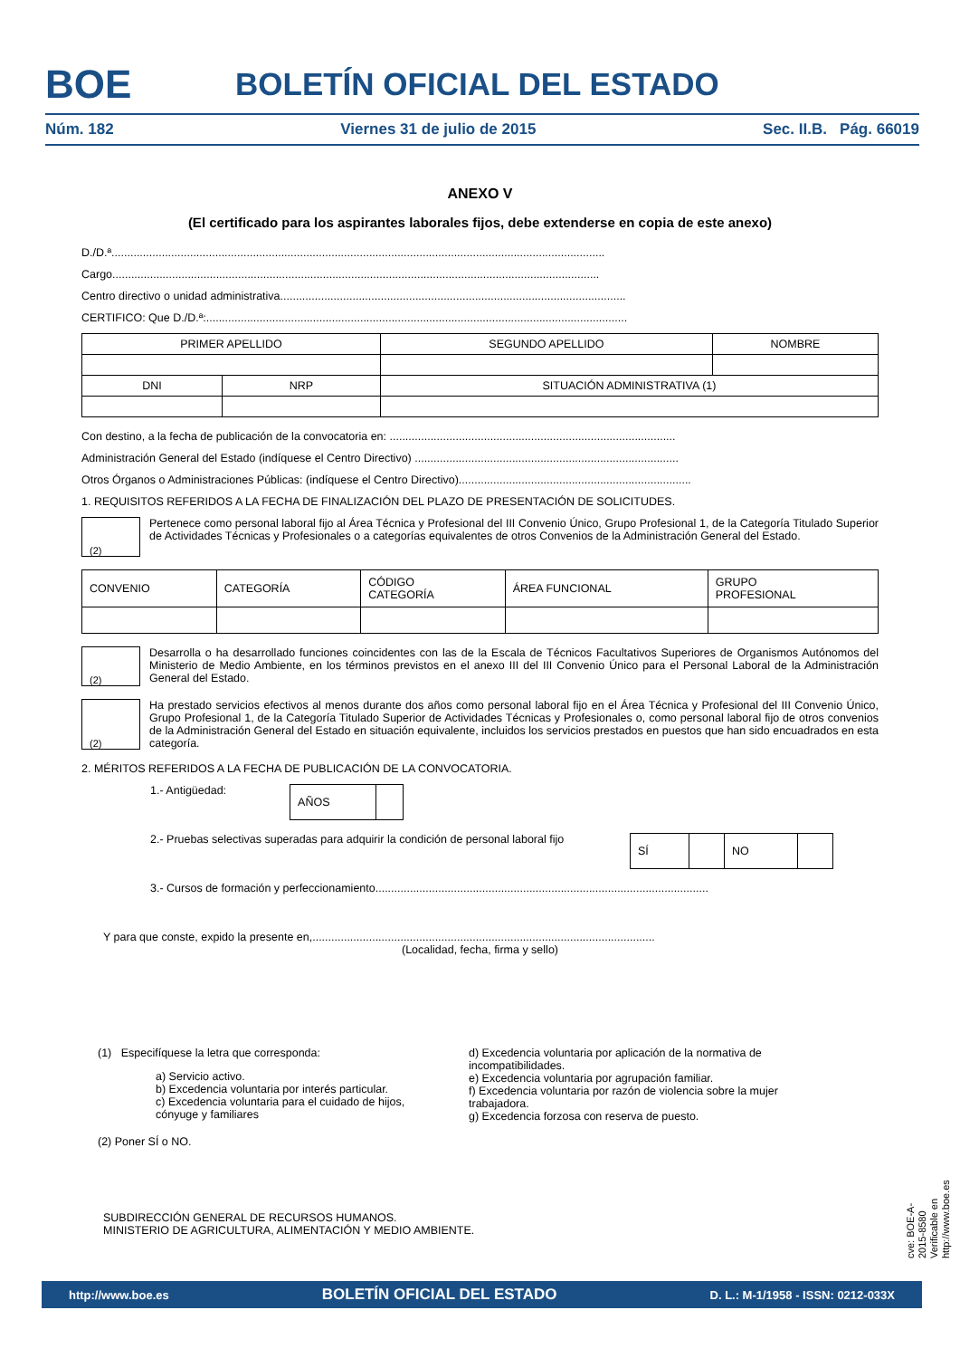BOE
BOLETÍN OFICIAL DEL ESTADO
Núm. 182 Viernes 31 de julio de 2015 Sec. II.B. Pág. 66019
ANEXO V
(El certificado para los aspirantes laborales fijos, debe extenderse en copia de este anexo)
D./D.ª.............................................................................................................................................................
Cargo...........................................................................................................................................................
Centro directivo o unidad administrativa..............................................................................................................
CERTIFICO: Que D./D.ª:......................................................................................................................................
| PRIMER APELLIDO | | SEGUNDO APELLIDO | NOMBRE |
| DNI | NRP | SITUACIÓN ADMINISTRATIVA (1) | |
Con destino, a la fecha de publicación de la convocatoria en: ...........................................................................................
Administración General del Estado (indíquese el Centro Directivo) ....................................................................................
Otros Órganos o Administraciones Públicas: (indíquese el Centro Directivo)..........................................................................
1. REQUISITOS REFERIDOS A LA FECHA DE FINALIZACIÓN DEL PLAZO DE PRESENTACIÓN DE SOLICITUDES.
(2) Pertenece como personal laboral fijo al Área Técnica y Profesional del III Convenio Único, Grupo Profesional 1, de la Categoría Titulado Superior de Actividades Técnicas y Profesionales o a categorías equivalentes de otros Convenios de la Administración General del Estado.
| CONVENIO | CATEGORÍA | CÓDIGO CATEGORÍA | ÁREA FUNCIONAL | GRUPO PROFESIONAL |
(2) Desarrolla o ha desarrollado funciones coincidentes con las de la Escala de Técnicos Facultativos Superiores de Organismos Autónomos del Ministerio de Medio Ambiente, en los términos previstos en el anexo III del III Convenio Único para el Personal Laboral de la Administración General del Estado.
(2) Ha prestado servicios efectivos al menos durante dos años como personal laboral fijo en el Área Técnica y Profesional del III Convenio Único, Grupo Profesional 1, de la Categoría Titulado Superior de Actividades Técnicas y Profesionales o, como personal laboral fijo de otros convenios de la Administración General del Estado en situación equivalente, incluidos los servicios prestados en puestos que han sido encuadrados en esta categoría.
2. MÉRITOS REFERIDOS A LA FECHA DE PUBLICACIÓN DE LA CONVOCATORIA.
1.- Antigüedad:
| AÑOS | |
2.- Pruebas selectivas superadas para adquirir la condición de personal laboral fijo
| SÍ | | NO | |
3.- Cursos de formación y perfeccionamiento..........................................................................................................
Y para que conste, expido la presente en,.............................................................................................................
(Localidad, fecha, firma y sello)
(1) Especifíquese la letra que corresponda:
a) Servicio activo.
b) Excedencia voluntaria por interés particular.
c) Excedencia voluntaria para el cuidado de hijos, cónyuge y familiares
d) Excedencia voluntaria por aplicación de la normativa de incompatibilidades.
e) Excedencia voluntaria por agrupación familiar.
f) Excedencia voluntaria por razón de violencia sobre la mujer trabajadora.
g) Excedencia forzosa con reserva de puesto.
(2) Poner SÍ o NO.
SUBDIRECCIÓN GENERAL DE RECURSOS HUMANOS.
MINISTERIO DE AGRICULTURA, ALIMENTACIÓN Y MEDIO AMBIENTE.
cve: BOE-A-2015-8580
Verificable en http://www.boe.es
http://www.boe.es BOLETÍN OFICIAL DEL ESTADO D. L.: M-1/1958 - ISSN: 0212-033X